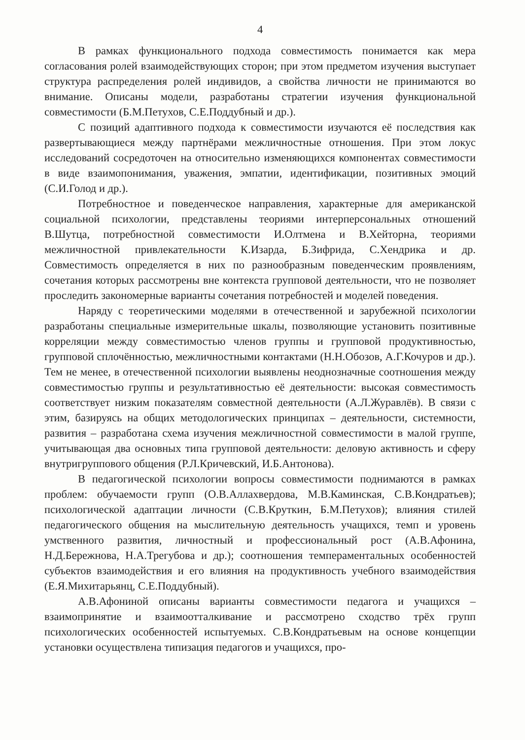4
В рамках функционального подхода совместимость понимается как мера согласования ролей взаимодействующих сторон; при этом предметом изучения выступает структура распределения ролей индивидов, а свойства личности не принимаются во внимание. Описаны модели, разработаны стратегии изучения функциональной совместимости (Б.М.Петухов, С.Е.Поддубный и др.).
С позиций адаптивного подхода к совместимости изучаются её последствия как развертывающиеся между партнёрами межличностные отношения. При этом локус исследований сосредоточен на относительно изменяющихся компонентах совместимости в виде взаимопонимания, уважения, эмпатии, идентификации, позитивных эмоций (С.И.Голод и др.).
Потребностное и поведенческое направления, характерные для американской социальной психологии, представлены теориями интерперсональных отношений В.Шутца, потребностной совместимости И.Олтмена и В.Хейторна, теориями межличностной привлекательности К.Изарда, Б.Зифрида, С.Хендрика и др. Совместимость определяется в них по разнообразным поведенческим проявлениям, сочетания которых рассмотрены вне контекста групповой деятельности, что не позволяет проследить закономерные варианты сочетания потребностей и моделей поведения.
Наряду с теоретическими моделями в отечественной и зарубежной психологии разработаны специальные измерительные шкалы, позволяющие установить позитивные корреляции между совместимостью членов группы и групповой продуктивностью, групповой сплочённостью, межличностными контактами (Н.Н.Обозов, А.Г.Кочуров и др.). Тем не менее, в отечественной психологии выявлены неоднозначные соотношения между совместимостью группы и результативностью её деятельности: высокая совместимость соответствует низким показателям совместной деятельности (А.Л.Журавлёв). В связи с этим, базируясь на общих методологических принципах – деятельности, системности, развития – разработана схема изучения межличностной совместимости в малой группе, учитывающая два основных типа групповой деятельности: деловую активность и сферу внутригруппового общения (Р.Л.Кричевский, И.Б.Антонова).
В педагогической психологии вопросы совместимости поднимаются в рамках проблем: обучаемости групп (О.В.Аллахвердова, М.В.Каминская, С.В.Кондратьев); психологической адаптации личности (С.В.Круткин, Б.М.Петухов); влияния стилей педагогического общения на мыслительную деятельность учащихся, темп и уровень умственного развития, личностный и профессиональный рост (А.В.Афонина, Н.Д.Бережнова, Н.А.Трегубова и др.); соотношения темпераментальных особенностей субъектов взаимодействия и его влияния на продуктивность учебного взаимодействия (Е.Я.Михитарьянц, С.Е.Поддубный).
А.В.Афониной описаны варианты совместимости педагога и учащихся – взаимопринятие и взаимоотталкивание и рассмотрено сходство трёх групп психологических особенностей испытуемых. С.В.Кондратьевым на основе концепции установки осуществлена типизация педагогов и учащихся, про-